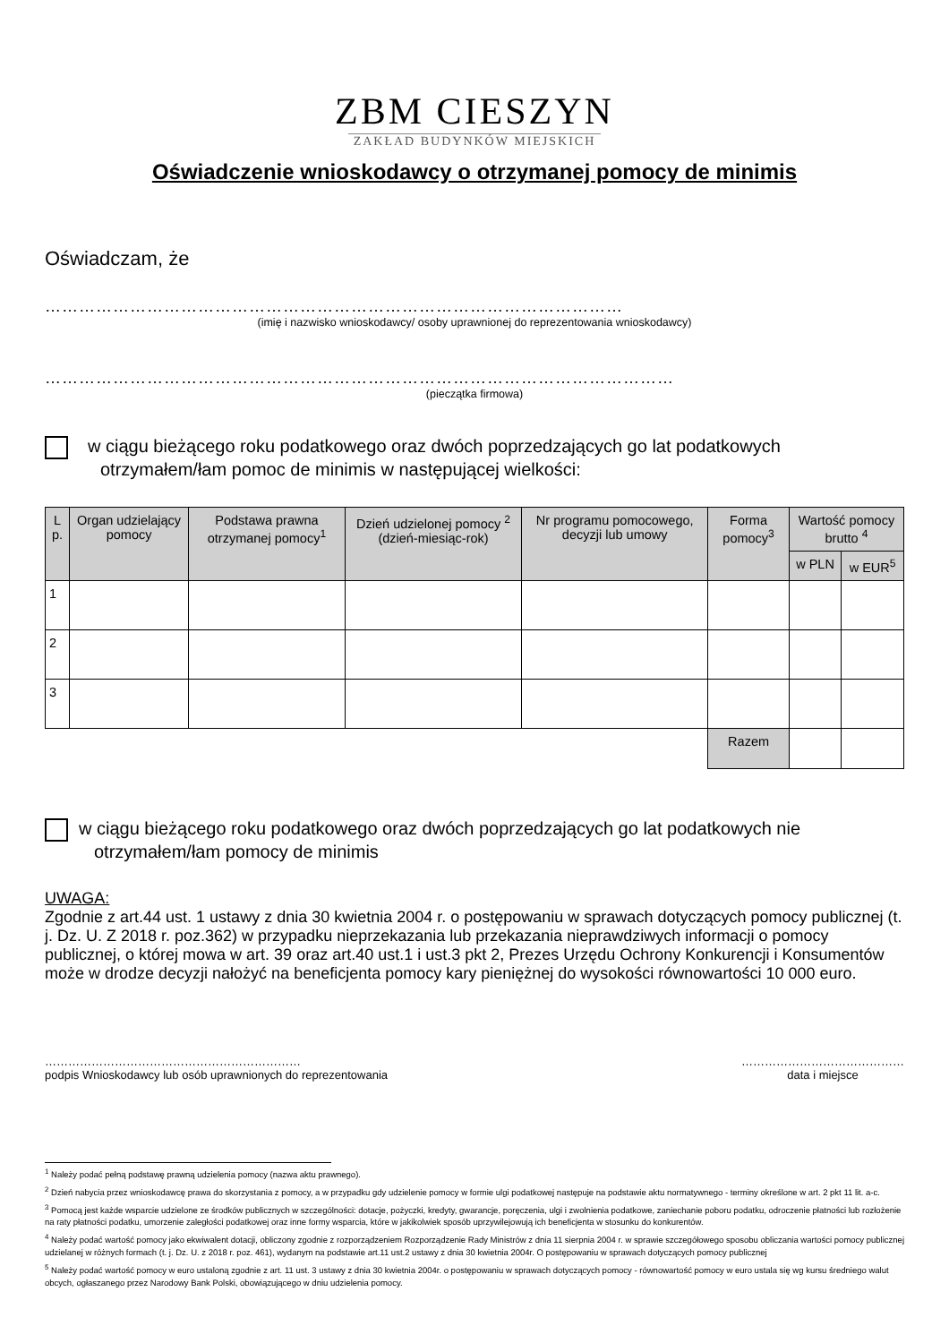ZBM CIESZYN
ZAKŁAD BUDYNKÓW MIEJSKICH
Oświadczenie wnioskodawcy o otrzymanej pomocy de minimis
Oświadczam, że
…………………………………………………………………………………………
(imię i nazwisko wnioskodawcy/ osoby uprawnionej do reprezentowania wnioskodawcy)
…………………………………………………………………………………………………
(pieczątka firmowa)
w ciągu bieżącego roku podatkowego oraz dwóch poprzedzających go lat podatkowych
otrzymałem/łam pomoc de minimis w następującej wielkości:
| L p. | Organ udzielający pomocy | Podstawa prawna otrzymanej pomocy<sup>1</sup> | Dzień udzielonej pomocy <sup>2</sup> (dzień-miesiąc-rok) | Nr programu pomocowego, decyzji lub umowy | Forma pomocy<sup>3</sup> | Wartość pomocy brutto <sup>4</sup> | |
| --- | --- | --- | --- | --- | --- | --- | --- |
| | | | | | | w PLN | w EUR<sup>5</sup> |
| 1 | | | | | | | |
| 2 | | | | | | | |
| 3 | | | | | | | |
| | | | | | Razem | | |
w ciągu bieżącego roku podatkowego oraz dwóch poprzedzających go lat podatkowych nie
otrzymałem/łam pomocy de minimis
UWAGA:
Zgodnie z art.44 ust. 1 ustawy z dnia 30 kwietnia 2004 r. o postępowaniu w sprawach dotyczących pomocy publicznej (t. j. Dz. U. Z 2018 r. poz.362) w przypadku nieprzekazania lub przekazania nieprawdziwych informacji o pomocy publicznej, o której mowa w art. 39 oraz art.40 ust.1 i ust.3 pkt 2, Prezes Urzędu Ochrony Konkurencji i Konsumentów może w drodze decyzji nałożyć na beneficjenta pomocy kary pieniężnej do wysokości równowartości 10 000 euro.
…………………………………………………………
podpis Wnioskodawcy lub osób uprawnionych do reprezentowania
……………………………………
data i miejsce
<sup>1</sup> Należy podać pełną podstawę prawną udzielenia pomocy (nazwa aktu prawnego).
<sup>2</sup> Dzień nabycia przez wnioskodawcę prawa do skorzystania z pomocy, a w przypadku gdy udzielenie pomocy w formie ulgi podatkowej następuje na podstawie aktu normatywnego - terminy określone w art. 2 pkt 11 lit. a-c.
<sup>3</sup> Pomocą jest każde wsparcie udzielone ze środków publicznych w szczególności: dotacje, pożyczki, kredyty, gwarancje, poręczenia, ulgi i zwolnienia podatkowe, zaniechanie poboru podatku, odroczenie płatności lub rozłożenie na raty płatności podatku, umorzenie zaległości podatkowej oraz inne formy wsparcia, które w jakikolwiek sposób uprzywilejowują ich beneficjenta w stosunku do konkurentów.
<sup>4</sup> Należy podać wartość pomocy jako ekwiwalent dotacji, obliczony zgodnie z rozporządzeniem Rozporządzenie Rady Ministrów z dnia 11 sierpnia 2004 r. w sprawie szczegółowego sposobu obliczania wartości pomocy publicznej udzielanej w różnych formach (t. j. Dz. U. z 2018 r. poz. 461), wydanym na podstawie art.11 ust.2 ustawy z dnia 30 kwietnia 2004r. O postępowaniu w sprawach dotyczących pomocy publicznej
<sup>5</sup> Należy podać wartość pomocy w euro ustaloną zgodnie z art. 11 ust. 3 ustawy z dnia 30 kwietnia 2004r. o postępowaniu w sprawach dotyczących pomocy - równowartość pomocy w euro ustala się wg kursu średniego walut obcych, ogłaszanego przez Narodowy Bank Polski, obowiązującego w dniu udzielenia pomocy.